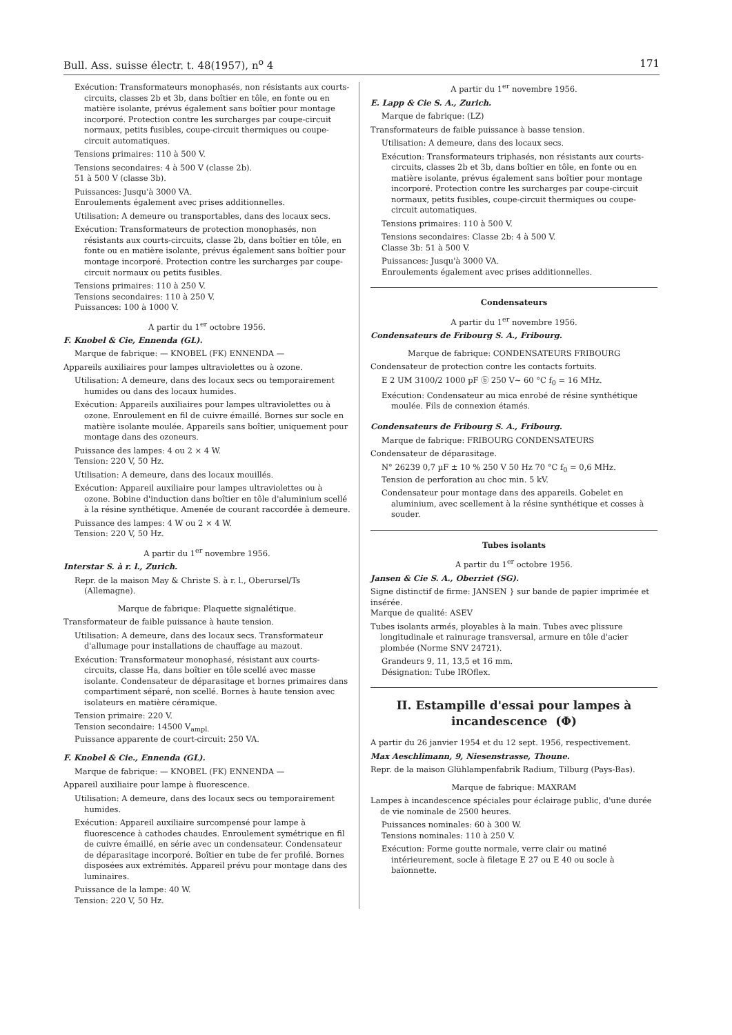Bull. Ass. suisse électr. t. 48(1957), n<sup>o</sup> 4 171
Exécution: Transformateurs monophasés, non résistants aux courts-circuits, classes 2b et 3b, dans boîtier en tôle, en fonte ou en matière isolante, prévus également sans boîtier pour montage incorporé. Protection contre les surcharges par coupe-circuit normaux, petits fusibles, coupe-circuit thermiques ou coupe-circuit automatiques.
Tensions primaires: 110 à 500 V.
Tensions secondaires: 4 à 500 V (classe 2b).
51 à 500 V (classe 3b).
Puissances: Jusqu'à 3000 VA.
Enroulements également avec prises additionnelles.
Utilisation: A demeure ou transportables, dans des locaux secs.
Exécution: Transformateurs de protection monophasés, non résistants aux courts-circuits, classe 2b, dans boîtier en tôle, en fonte ou en matière isolante, prévus également sans boîtier pour montage incorporé. Protection contre les surcharges par coupe-circuit normaux ou petits fusibles.
Tensions primaires: 110 à 250 V.
Tensions secondaires: 110 à 250 V.
Puissances: 100 à 1000 V.
A partir du 1<sup>er</sup> octobre 1956.
F. Knobel & Cie, Ennenda (GL).
Marque de fabrique: — KNOBEL (FK) ENNENDA —
Appareils auxiliaires pour lampes ultraviolettes ou à ozone.
Utilisation: A demeure, dans des locaux secs ou temporairement humides ou dans des locaux humides.
Exécution: Appareils auxiliaires pour lampes ultraviolettes ou à ozone. Enroulement en fil de cuivre émaillé. Bornes sur socle en matière isolante moulée. Appareils sans boîtier, uniquement pour montage dans des ozoneurs.
Puissance des lampes: 4 ou 2 × 4 W.
Tension: 220 V, 50 Hz.
Utilisation: A demeure, dans des locaux mouillés.
Exécution: Appareil auxiliaire pour lampes ultraviolettes ou à ozone. Bobine d'induction dans boîtier en tôle d'aluminium scellé à la résine synthétique. Amenée de courant raccordée à demeure.
Puissance des lampes: 4 W ou 2 × 4 W.
Tension: 220 V, 50 Hz.
A partir du 1<sup>er</sup> novembre 1956.
Interstar S. à r. l., Zurich.
Repr. de la maison May & Christe S. à r. l., Oberursel/Ts (Allemagne).
Marque de fabrique: Plaquette signalétique.
Transformateur de faible puissance à haute tension.
Utilisation: A demeure, dans des locaux secs. Transformateur d'allumage pour installations de chauffage au mazout.
Exécution: Transformateur monophasé, résistant aux courts-circuits, classe Ha, dans boîtier en tôle scellé avec masse isolante. Condensateur de déparasitage et bornes primaires dans compartiment séparé, non scellé. Bornes à haute tension avec isolateurs en matière céramique.
Tension primaire: 220 V.
Tension secondaire: 14500 V<sub>ampl.</sub>
Puissance apparente de court-circuit: 250 VA.
F. Knobel & Cie., Ennenda (GL).
Marque de fabrique: — KNOBEL (FK) ENNENDA —
Appareil auxiliaire pour lampe à fluorescence.
Utilisation: A demeure, dans des locaux secs ou temporairement humides.
Exécution: Appareil auxiliaire surcompensé pour lampe à fluorescence à cathodes chaudes. Enroulement symétrique en fil de cuivre émaillé, en série avec un condensateur. Condensateur de déparasitage incorporé. Boîtier en tube de fer profilé. Bornes disposées aux extrémités. Appareil prévu pour montage dans des luminaires.
Puissance de la lampe: 40 W.
Tension: 220 V, 50 Hz.
A partir du 1<sup>er</sup> novembre 1956.
E. Lapp & Cie S. A., Zurich.
Marque de fabrique: (LZ)
Transformateurs de faible puissance à basse tension.
Utilisation: A demeure, dans des locaux secs.
Exécution: Transformateurs triphasés, non résistants aux courts-circuits, classes 2b et 3b, dans boîtier en tôle, en fonte ou en matière isolante, prévus également sans boîtier pour montage incorporé. Protection contre les surcharges par coupe-circuit normaux, petits fusibles, coupe-circuit thermiques ou coupe-circuit automatiques.
Tensions primaires: 110 à 500 V.
Tensions secondaires: Classe 2b: 4 à 500 V.
Classe 3b: 51 à 500 V.
Puissances: Jusqu'à 3000 VA.
Enroulements également avec prises additionnelles.
Condensateurs
A partir du 1<sup>er</sup> novembre 1956.
Condensateurs de Fribourg S. A., Fribourg.
Marque de fabrique: CONDENSATEURS FRIBOURG
Condensateur de protection contre les contacts fortuits.
E 2 UM 3100/2 1000 pF ⓑ 250 V~ 60 °C f<sub>0</sub> = 16 MHz.
Exécution: Condensateur au mica enrobé de résine synthétique moulée. Fils de connexion étamés.
Condensateurs de Fribourg S. A., Fribourg.
Marque de fabrique: FRIBOURG CONDENSATEURS
Condensateur de déparasitage.
N° 26239 0,7 µF ± 10 % 250 V 50 Hz 70 °C f<sub>0</sub> = 0,6 MHz.
Tension de perforation au choc min. 5 kV.
Condensateur pour montage dans des appareils. Gobelet en aluminium, avec scellement à la résine synthétique et cosses à souder.
Tubes isolants
A partir du 1<sup>er</sup> octobre 1956.
Jansen & Cie S. A., Oberriet (SG).
Signe distinctif de firme: JANSEN } sur bande de papier imprimée et insérée.
Marque de qualité: ASEV
Tubes isolants armés, ployables à la main. Tubes avec plissure longitudinale et rainurage transversal, armure en tôle d'acier plombée (Norme SNV 24721).
Grandeurs 9, 11, 13,5 et 16 mm.
Désignation: Tube IROflex.
II. Estampille d'essai pour lampes à incandescence (Φ)
A partir du 26 janvier 1954 et du 12 sept. 1956, respectivement.
Max Aeschlimann, 9, Niesenstrasse, Thoune.
Repr. de la maison Glühlampenfabrik Radium, Tilburg (Pays-Bas).
Marque de fabrique: MAXRAM
Lampes à incandescence spéciales pour éclairage public, d'une durée de vie nominale de 2500 heures.
Puissances nominales: 60 à 300 W.
Tensions nominales: 110 à 250 V.
Exécution: Forme goutte normale, verre clair ou matiné intérieurement, socle à filetage E 27 ou E 40 ou socle à baïonnette.